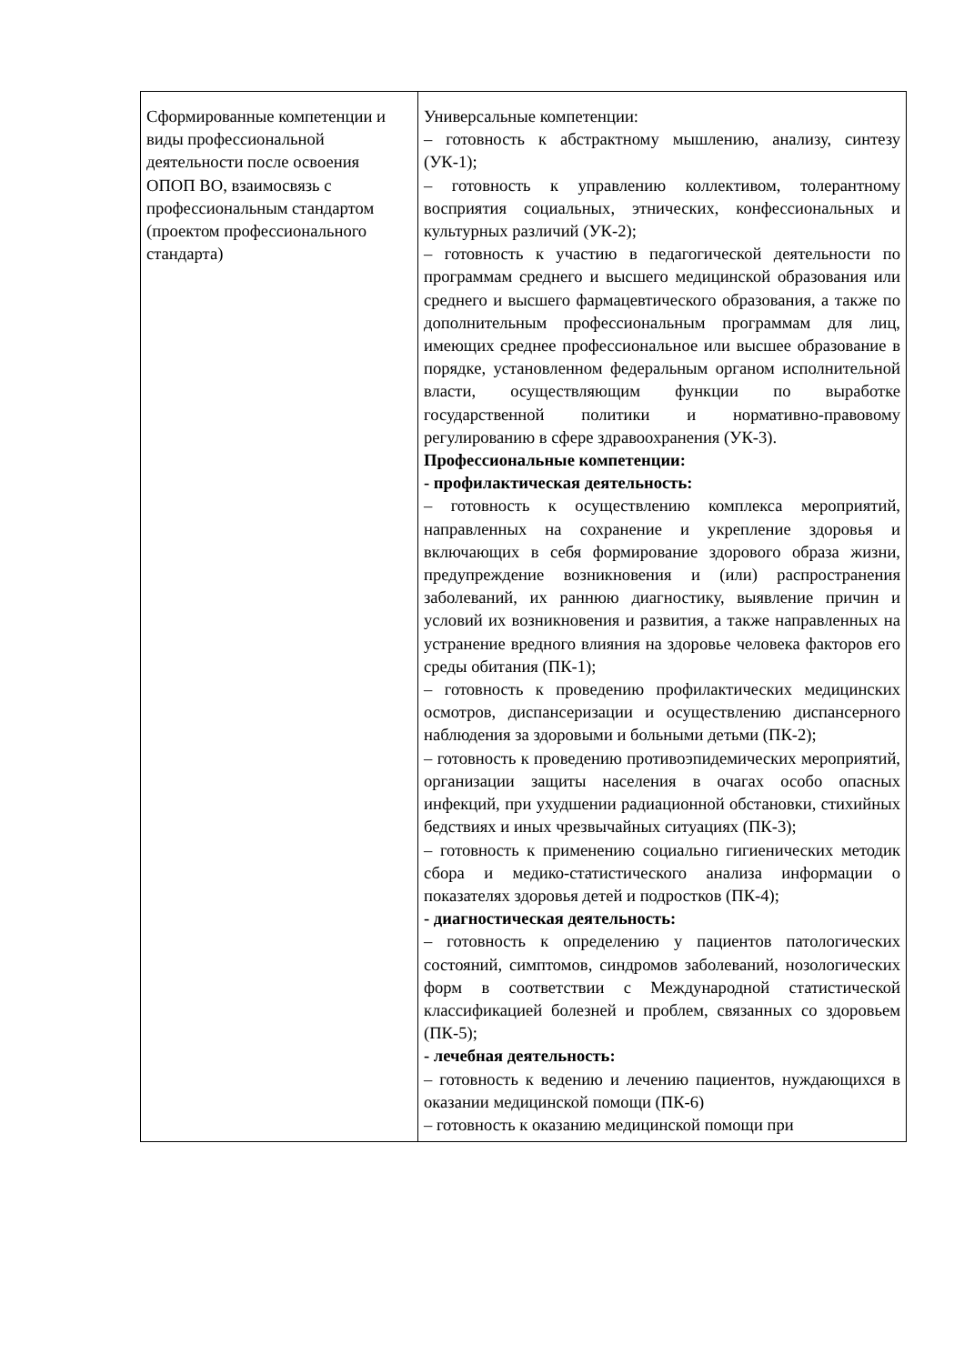| Сформированные компетенции и виды профессиональной деятельности после освоения ОПОП ВО, взаимосвязь с профессиональным стандартом (проектом профессионального стандарта) | Универсальные компетенции: – готовность к абстрактному мышлению, анализу, синтезу (УК-1); – готовность к управлению коллективом, толерантному восприятия социальных, этнических, конфессиональных и культурных различий (УК-2); – готовность к участию в педагогической деятельности по программам среднего и высшего медицинской образования или среднего и высшего фармацевтического образования, а также по дополнительным профессиональным программам для лиц, имеющих среднее профессиональное или высшее образование в порядке, установленном федеральным органом исполнительной власти, осуществляющим функции по выработке государственной политики и нормативно-правовому регулированию в сфере здравоохранения (УК-3). Профессиональные компетенции: - профилактическая деятельность: – готовность к осуществлению комплекса мероприятий, направленных на сохранение и укрепление здоровья и включающих в себя формирование здорового образа жизни, предупреждение возникновения и (или) распространения заболеваний, их раннюю диагностику, выявление причин и условий их возникновения и развития, а также направленных на устранение вредного влияния на здоровье человека факторов его среды обитания (ПК-1); – готовность к проведению профилактических медицинских осмотров, диспансеризации и осуществлению диспансерного наблюдения за здоровыми и больными детьми (ПК-2); – готовность к проведению противоэпидемических мероприятий, организации защиты населения в очагах особо опасных инфекций, при ухудшении радиационной обстановки, стихийных бедствиях и иных чрезвычайных ситуациях (ПК-3); – готовность к применению социально гигиенических методик сбора и медико-статистического анализа информации о показателях здоровья детей и подростков (ПК-4); - диагностическая деятельность: – готовность к определению у пациентов патологических состояний, симптомов, синдромов заболеваний, нозологических форм в соответствии с Международной статистической классификацией болезней и проблем, связанных со здоровьем (ПК-5); - лечебная деятельность: – готовность к ведению и лечению пациентов, нуждающихся в оказании медицинской помощи (ПК-6) – готовность к оказанию медицинской помощи при |